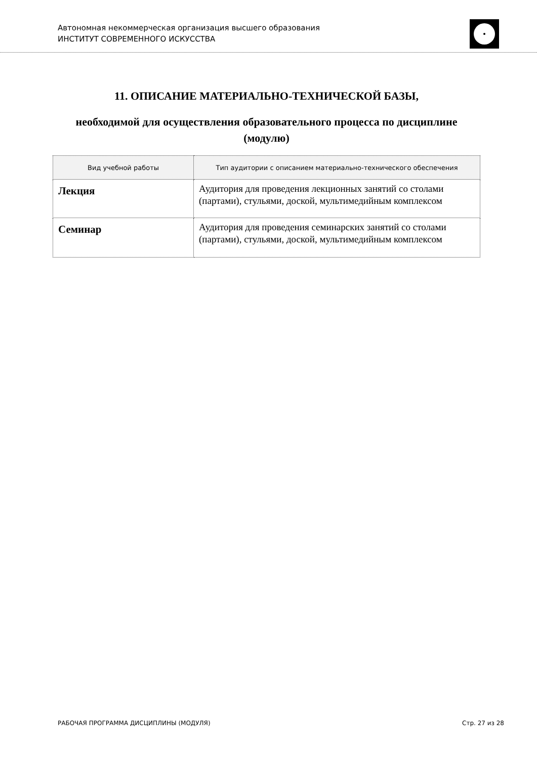Автономная некоммерческая организация высшего образования
ИНСТИТУТ СОВРЕМЕННОГО ИСКУССТВА
11. ОПИСАНИЕ МАТЕРИАЛЬНО-ТЕХНИЧЕСКОЙ БАЗЫ,
необходимой для осуществления образовательного процесса по дисциплине (модулю)
| Вид учебной работы | Тип аудитории с описанием материально-технического обеспечения |
| --- | --- |
| Лекция | Аудитория для проведения лекционных занятий со столами (партами), стульями, доской, мультимедийным комплексом |
| Семинар | Аудитория для проведения семинарских занятий со столами (партами), стульями, доской, мультимедийным комплексом |
РАБОЧАЯ ПРОГРАММА ДИСЦИПЛИНЫ (МОДУЛЯ) Стр. 27 из 28